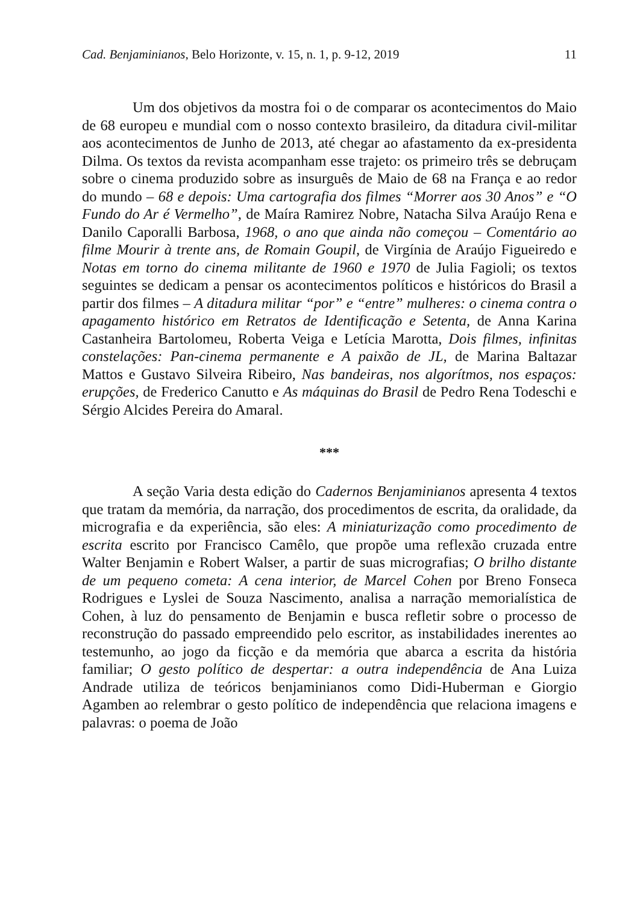Cad. Benjaminianos, Belo Horizonte, v. 15, n. 1, p. 9-12, 2019 11
Um dos objetivos da mostra foi o de comparar os acontecimentos do Maio de 68 europeu e mundial com o nosso contexto brasileiro, da ditadura civil-militar aos acontecimentos de Junho de 2013, até chegar ao afastamento da ex-presidenta Dilma. Os textos da revista acompanham esse trajeto: os primeiro três se debruçam sobre o cinema produzido sobre as insurguês de Maio de 68 na França e ao redor do mundo – 68 e depois: Uma cartografia dos filmes “Morrer aos 30 Anos” e “O Fundo do Ar é Vermelho”, de Maíra Ramirez Nobre, Natacha Silva Araújo Rena e Danilo Caporalli Barbosa, 1968, o ano que ainda não começou – Comentário ao filme Mourir à trente ans, de Romain Goupil, de Virgínia de Araújo Figueiredo e Notas em torno do cinema militante de 1960 e 1970 de Julia Fagioli; os textos seguintes se dedicam a pensar os acontecimentos políticos e históricos do Brasil a partir dos filmes – A ditadura militar “por” e “entre” mulheres: o cinema contra o apagamento histórico em Retratos de Identificação e Setenta, de Anna Karina Castanheira Bartolomeu, Roberta Veiga e Letícia Marotta, Dois filmes, infinitas constelações: Pan-cinema permanente e A paixão de JL, de Marina Baltazar Mattos e Gustavo Silveira Ribeiro, Nas bandeiras, nos algorítmos, nos espaços: erupções, de Frederico Canutto e As máquinas do Brasil de Pedro Rena Todeschi e Sérgio Alcides Pereira do Amaral.
***
A seção Varia desta edição do Cadernos Benjaminianos apresenta 4 textos que tratam da memória, da narração, dos procedimentos de escrita, da oralidade, da micrografia e da experiência, são eles: A miniaturização como procedimento de escrita escrito por Francisco Camêlo, que propõe uma reflexão cruzada entre Walter Benjamin e Robert Walser, a partir de suas micrografias; O brilho distante de um pequeno cometa: A cena interior, de Marcel Cohen por Breno Fonseca Rodrigues e Lyslei de Souza Nascimento, analisa a narração memorialística de Cohen, à luz do pensamento de Benjamin e busca refletir sobre o processo de reconstrução do passado empreendido pelo escritor, as instabilidades inerentes ao testemunho, ao jogo da ficção e da memória que abarca a escrita da história familiar; O gesto político de despertar: a outra independência de Ana Luiza Andrade utiliza de teóricos benjaminianos como Didi-Huberman e Giorgio Agamben ao relembrar o gesto político de independência que relaciona imagens e palavras: o poema de João